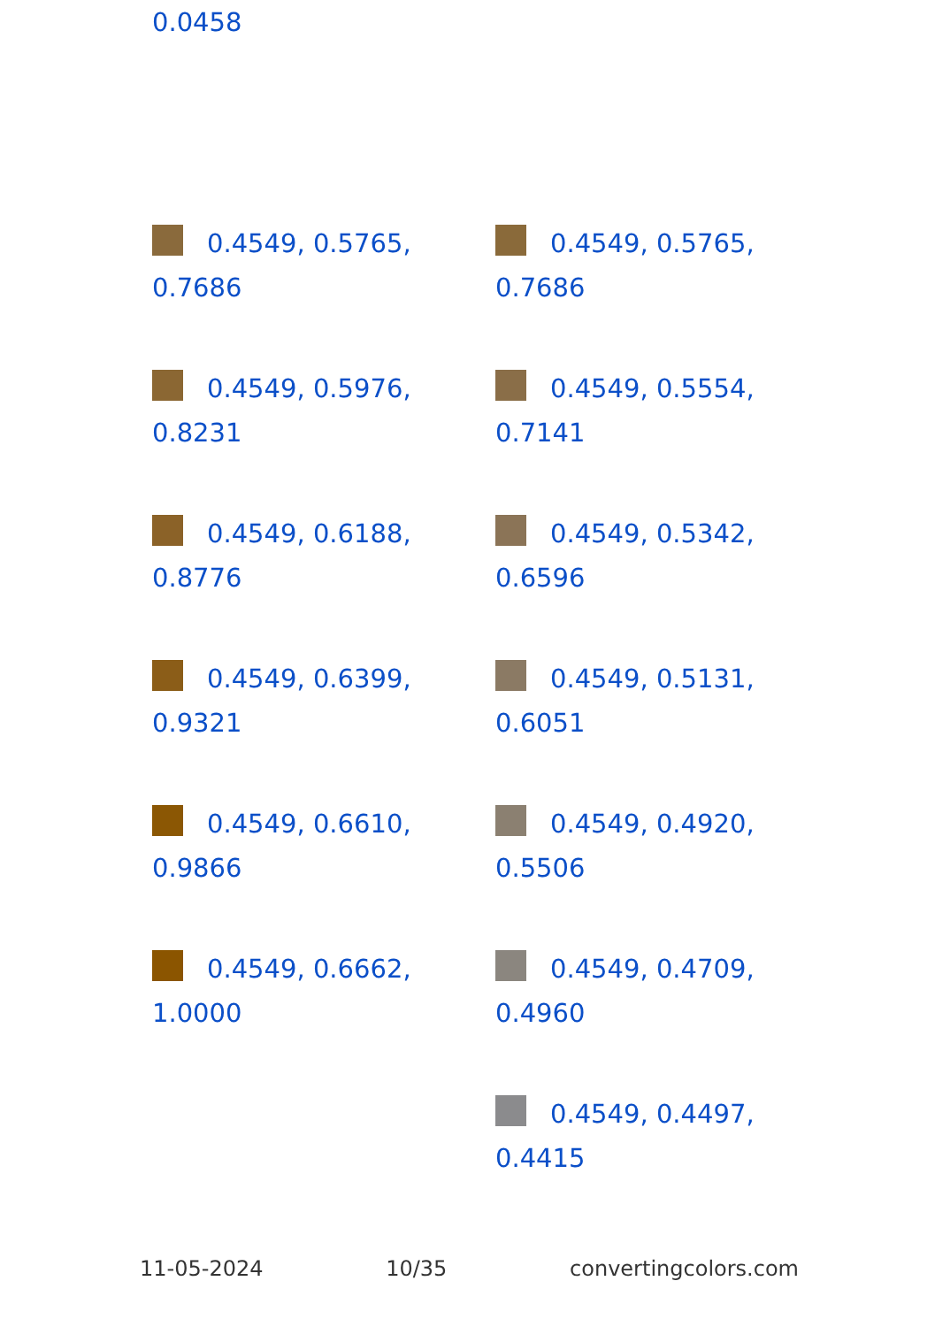0.0458
0.4549, 0.5765, 0.7686
0.4549, 0.5765, 0.7686
0.4549, 0.5976, 0.8231
0.4549, 0.5554, 0.7141
0.4549, 0.6188, 0.8776
0.4549, 0.5342, 0.6596
0.4549, 0.6399, 0.9321
0.4549, 0.5131, 0.6051
0.4549, 0.6610, 0.9866
0.4549, 0.4920, 0.5506
0.4549, 0.6662, 1.0000
0.4549, 0.4709, 0.4960
0.4549, 0.4497, 0.4415
11-05-2024 10/35 convertingcolors.com